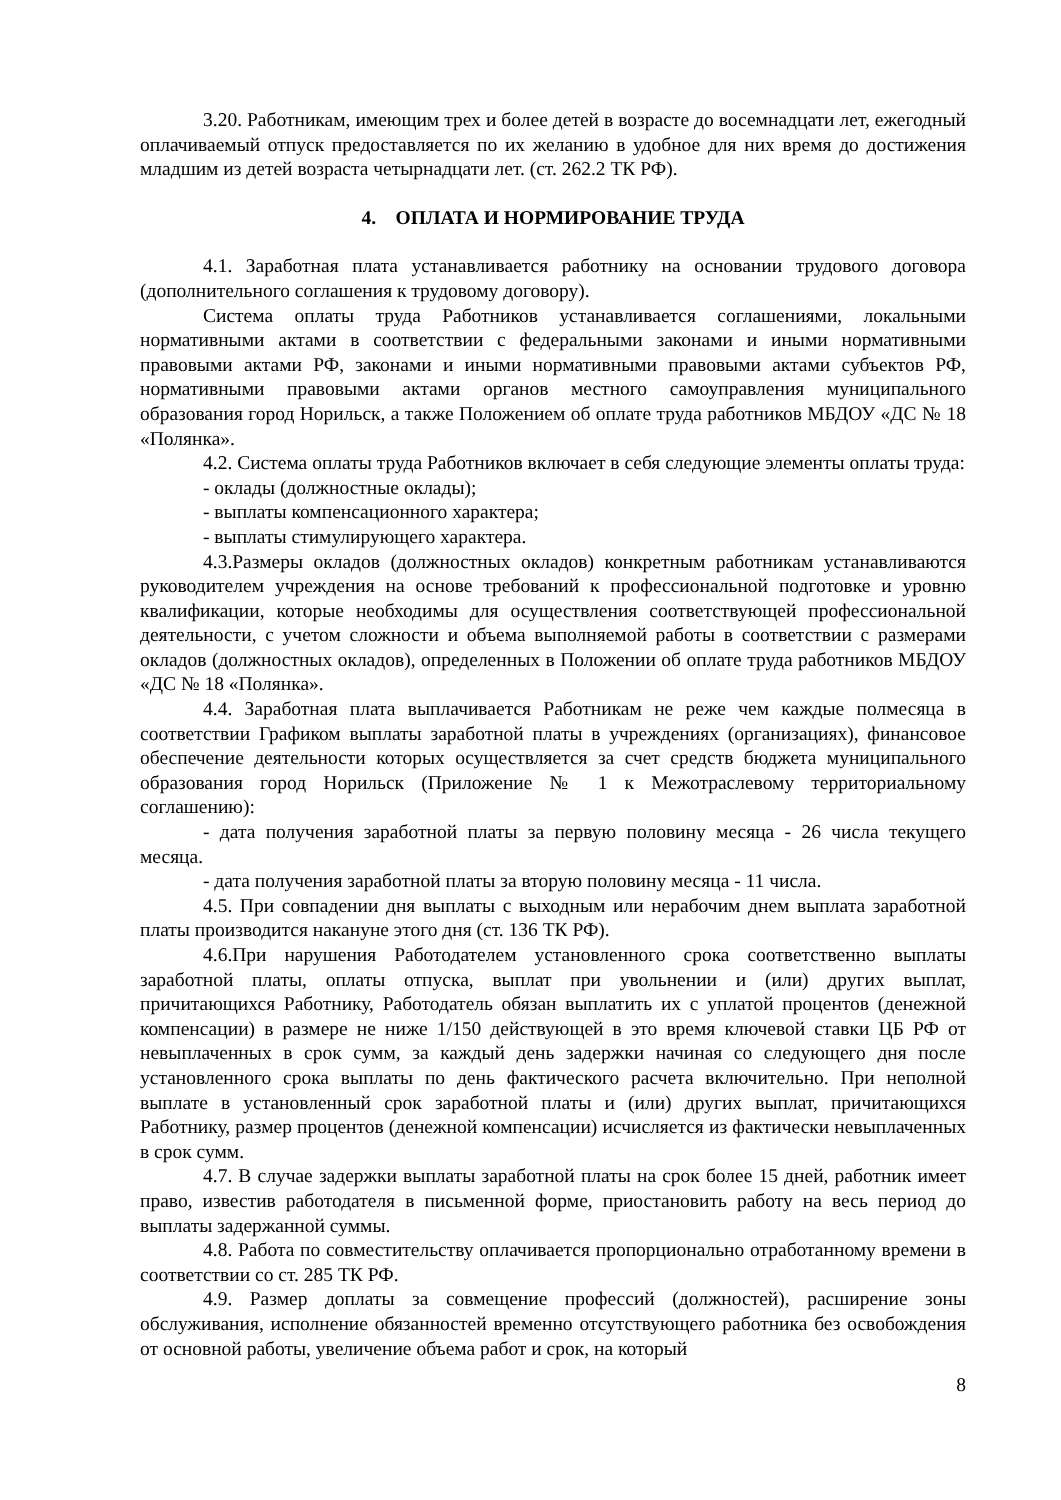3.20. Работникам, имеющим трех и более детей в возрасте до восемнадцати лет, ежегодный оплачиваемый отпуск предоставляется по их желанию в удобное для них время до достижения младшим из детей возраста четырнадцати лет. (ст. 262.2 ТК РФ).
4. ОПЛАТА И НОРМИРОВАНИЕ ТРУДА
4.1. Заработная плата устанавливается работнику на основании трудового договора (дополнительного соглашения к трудовому договору).
Система оплаты труда Работников устанавливается соглашениями, локальными нормативными актами в соответствии с федеральными законами и иными нормативными правовыми актами РФ, законами и иными нормативными правовыми актами субъектов РФ, нормативными правовыми актами органов местного самоуправления муниципального образования город Норильск, а также Положением об оплате труда работников МБДОУ «ДС № 18 «Полянка».
4.2. Система оплаты труда Работников включает в себя следующие элементы оплаты труда:
- оклады (должностные оклады);
- выплаты компенсационного характера;
- выплаты стимулирующего характера.
4.3.Размеры окладов (должностных окладов) конкретным работникам устанавливаются руководителем учреждения на основе требований к профессиональной подготовке и уровню квалификации, которые необходимы для осуществления соответствующей профессиональной деятельности, с учетом сложности и объема выполняемой работы в соответствии с размерами окладов (должностных окладов), определенных в Положении об оплате труда работников МБДОУ «ДС № 18 «Полянка».
4.4. Заработная плата выплачивается Работникам не реже чем каждые полмесяца в соответствии Графиком выплаты заработной платы в учреждениях (организациях), финансовое обеспечение деятельности которых осуществляется за счет средств бюджета муниципального образования город Норильск (Приложение № 1 к Межотраслевому территориальному соглашению):
- дата получения заработной платы за первую половину месяца - 26 числа текущего месяца.
- дата получения заработной платы за вторую половину месяца - 11 числа.
4.5. При совпадении дня выплаты с выходным или нерабочим днем выплата заработной платы производится накануне этого дня (ст. 136 ТК РФ).
4.6.При нарушения Работодателем установленного срока соответственно выплаты заработной платы, оплаты отпуска, выплат при увольнении и (или) других выплат, причитающихся Работнику, Работодатель обязан выплатить их с уплатой процентов (денежной компенсации) в размере не ниже 1/150 действующей в это время ключевой ставки ЦБ РФ от невыплаченных в срок сумм, за каждый день задержки начиная со следующего дня после установленного срока выплаты по день фактического расчета включительно. При неполной выплате в установленный срок заработной платы и (или) других выплат, причитающихся Работнику, размер процентов (денежной компенсации) исчисляется из фактически невыплаченных в срок сумм.
4.7. В случае задержки выплаты заработной платы на срок более 15 дней, работник имеет право, известив работодателя в письменной форме, приостановить работу на весь период до выплаты задержанной суммы.
4.8. Работа по совместительству оплачивается пропорционально отработанному времени в соответствии со ст. 285 ТК РФ.
4.9. Размер доплаты за совмещение профессий (должностей), расширение зоны обслуживания, исполнение обязанностей временно отсутствующего работника без освобождения от основной работы, увеличение объема работ и срок, на который
8